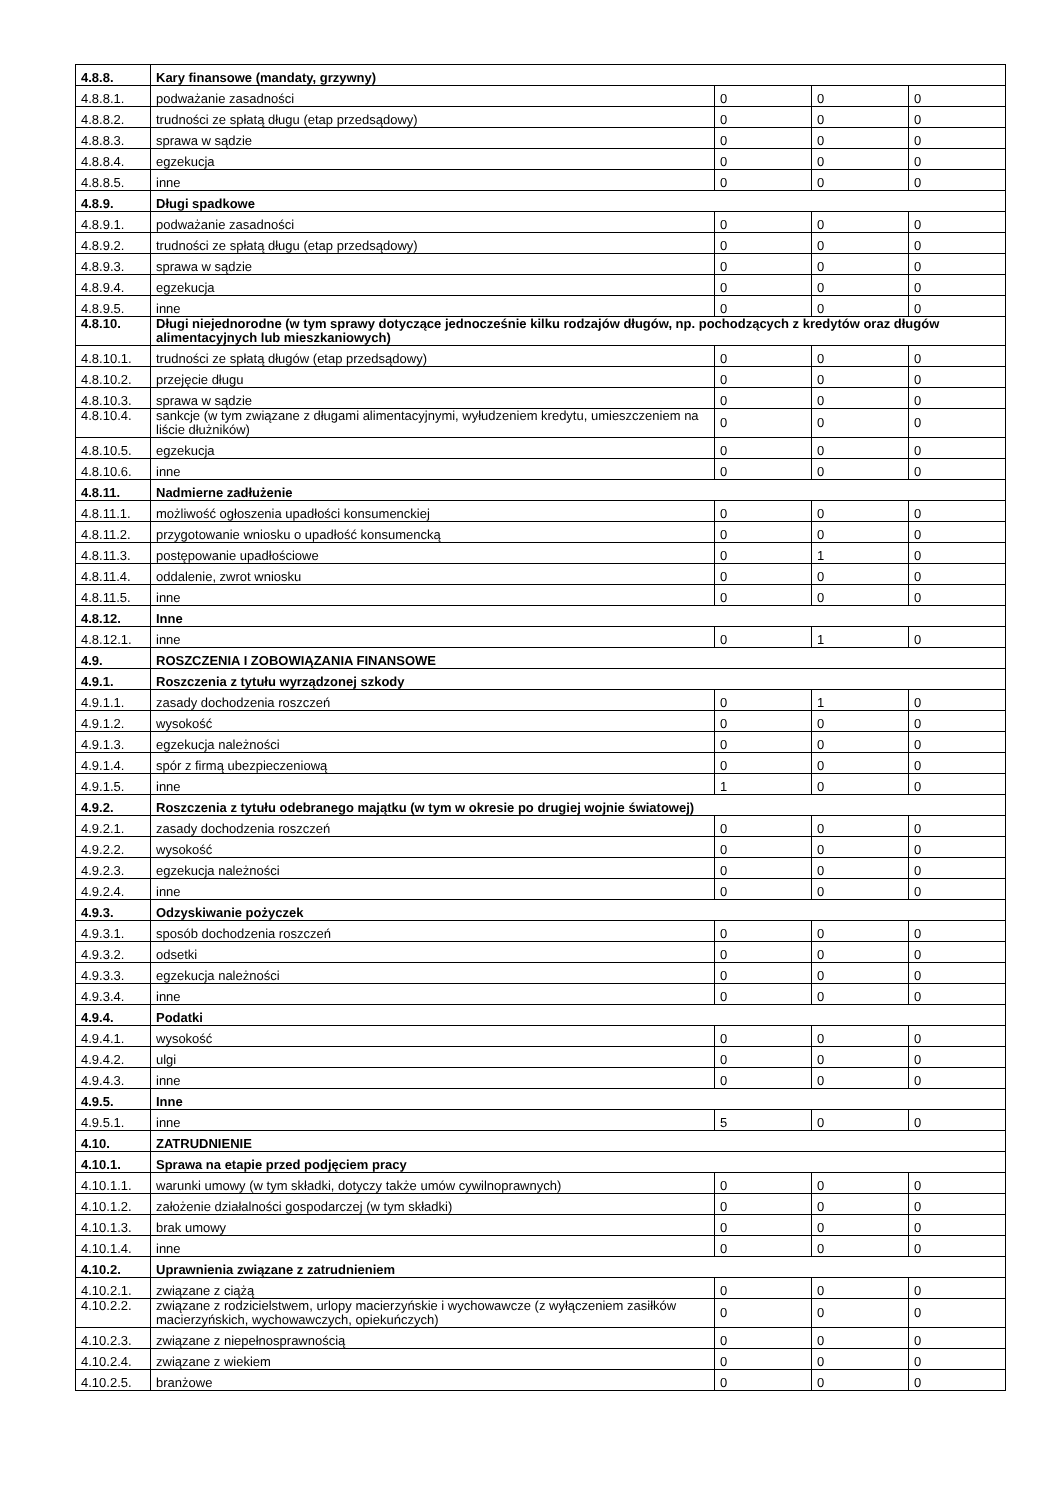| 4.8.8. | Kary finansowe (mandaty, grzywny) | | | |
| 4.8.8.1. | podważanie zasadności | 0 | 0 | 0 |
| 4.8.8.2. | trudności ze spłatą długu (etap przedsądowy) | 0 | 0 | 0 |
| 4.8.8.3. | sprawa w sądzie | 0 | 0 | 0 |
| 4.8.8.4. | egzekucja | 0 | 0 | 0 |
| 4.8.8.5. | inne | 0 | 0 | 0 |
| 4.8.9. | Długi spadkowe | | | |
| 4.8.9.1. | podważanie zasadności | 0 | 0 | 0 |
| 4.8.9.2. | trudności ze spłatą długu (etap przedsądowy) | 0 | 0 | 0 |
| 4.8.9.3. | sprawa w sądzie | 0 | 0 | 0 |
| 4.8.9.4. | egzekucja | 0 | 0 | 0 |
| 4.8.9.5. | inne | 0 | 0 | 0 |
| 4.8.10. | Długi niejednorodne (w tym sprawy dotyczące jednocześnie kilku rodzajów długów, np. pochodzących z kredytów oraz długów alimentacyjnych lub mieszkaniowych) | | | |
| 4.8.10.1. | trudności ze spłatą długów (etap przedsądowy) | 0 | 0 | 0 |
| 4.8.10.2. | przejęcie długu | 0 | 0 | 0 |
| 4.8.10.3. | sprawa w sądzie | 0 | 0 | 0 |
| 4.8.10.4. | sankcje (w tym związane z długami alimentacyjnymi, wyłudzeniem kredytu, umieszczeniem na liście dłużników) | 0 | 0 | 0 |
| 4.8.10.5. | egzekucja | 0 | 0 | 0 |
| 4.8.10.6. | inne | 0 | 0 | 0 |
| 4.8.11. | Nadmierne zadłużenie | | | |
| 4.8.11.1. | możliwość ogłoszenia upadłości konsumenckiej | 0 | 0 | 0 |
| 4.8.11.2. | przygotowanie wniosku o upadłość konsumencką | 0 | 0 | 0 |
| 4.8.11.3. | postępowanie upadłościowe | 0 | 1 | 0 |
| 4.8.11.4. | oddalenie, zwrot wniosku | 0 | 0 | 0 |
| 4.8.11.5. | inne | 0 | 0 | 0 |
| 4.8.12. | Inne | | | |
| 4.8.12.1. | inne | 0 | 1 | 0 |
| 4.9. | ROSZCZENIA I ZOBOWIĄZANIA FINANSOWE | | | |
| 4.9.1. | Roszczenia z tytułu wyrządzonej szkody | | | |
| 4.9.1.1. | zasady dochodzenia roszczeń | 0 | 1 | 0 |
| 4.9.1.2. | wysokość | 0 | 0 | 0 |
| 4.9.1.3. | egzekucja należności | 0 | 0 | 0 |
| 4.9.1.4. | spór z firmą ubezpieczeniową | 0 | 0 | 0 |
| 4.9.1.5. | inne | 1 | 0 | 0 |
| 4.9.2. | Roszczenia z tytułu odebranego majątku (w tym w okresie po drugiej wojnie światowej) | | | |
| 4.9.2.1. | zasady dochodzenia roszczeń | 0 | 0 | 0 |
| 4.9.2.2. | wysokość | 0 | 0 | 0 |
| 4.9.2.3. | egzekucja należności | 0 | 0 | 0 |
| 4.9.2.4. | inne | 0 | 0 | 0 |
| 4.9.3. | Odzyskiwanie pożyczek | | | |
| 4.9.3.1. | sposób dochodzenia roszczeń | 0 | 0 | 0 |
| 4.9.3.2. | odsetki | 0 | 0 | 0 |
| 4.9.3.3. | egzekucja należności | 0 | 0 | 0 |
| 4.9.3.4. | inne | 0 | 0 | 0 |
| 4.9.4. | Podatki | | | |
| 4.9.4.1. | wysokość | 0 | 0 | 0 |
| 4.9.4.2. | ulgi | 0 | 0 | 0 |
| 4.9.4.3. | inne | 0 | 0 | 0 |
| 4.9.5. | Inne | | | |
| 4.9.5.1. | inne | 5 | 0 | 0 |
| 4.10. | ZATRUDNIENIE | | | |
| 4.10.1. | Sprawa na etapie przed podjęciem pracy | | | |
| 4.10.1.1. | warunki umowy (w tym składki, dotyczy także umów cywilnoprawnych) | 0 | 0 | 0 |
| 4.10.1.2. | założenie działalności gospodarczej (w tym składki) | 0 | 0 | 0 |
| 4.10.1.3. | brak umowy | 0 | 0 | 0 |
| 4.10.1.4. | inne | 0 | 0 | 0 |
| 4.10.2. | Uprawnienia związane z zatrudnieniem | | | |
| 4.10.2.1. | związane z ciążą | 0 | 0 | 0 |
| 4.10.2.2. | związane z rodzicielstwem, urlopy macierzyńskie i wychowawcze (z wyłączeniem zasiłków macierzyńskich, wychowawczych, opiekuńczych) | 0 | 0 | 0 |
| 4.10.2.3. | związane z niepełnosprawnością | 0 | 0 | 0 |
| 4.10.2.4. | związane z wiekiem | 0 | 0 | 0 |
| 4.10.2.5. | branżowe | 0 | 0 | 0 |